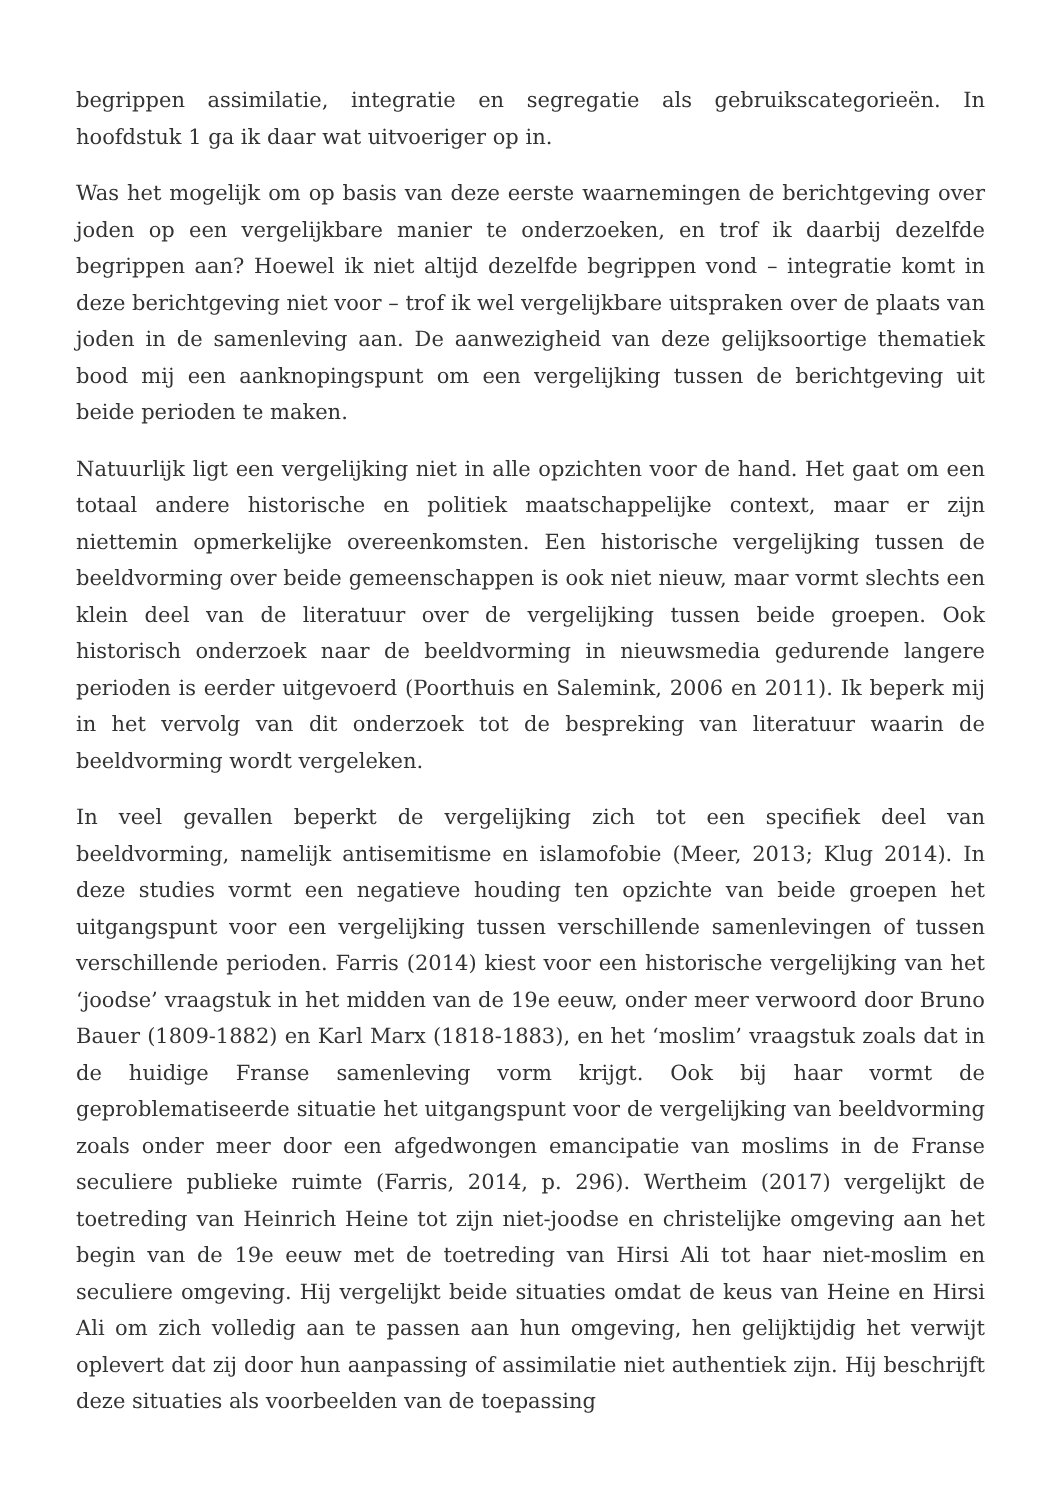begrippen assimilatie, integratie en segregatie als gebruikscategorieën. In hoofdstuk 1 ga ik daar wat uitvoeriger op in.
Was het mogelijk om op basis van deze eerste waarnemingen de berichtgeving over joden op een vergelijkbare manier te onderzoeken, en trof ik daarbij dezelfde begrippen aan? Hoewel ik niet altijd dezelfde begrippen vond – integratie komt in deze berichtgeving niet voor – trof ik wel vergelijkbare uitspraken over de plaats van joden in de samenleving aan. De aanwezigheid van deze gelijksoortige thematiek bood mij een aanknopingspunt om een vergelijking tussen de berichtgeving uit beide perioden te maken.
Natuurlijk ligt een vergelijking niet in alle opzichten voor de hand. Het gaat om een totaal andere historische en politiek maatschappelijke context, maar er zijn niettemin opmerkelijke overeenkomsten. Een historische vergelijking tussen de beeldvorming over beide gemeenschappen is ook niet nieuw, maar vormt slechts een klein deel van de literatuur over de vergelijking tussen beide groepen. Ook historisch onderzoek naar de beeldvorming in nieuwsmedia gedurende langere perioden is eerder uitgevoerd (Poorthuis en Salemink, 2006 en 2011). Ik beperk mij in het vervolg van dit onderzoek tot de bespreking van literatuur waarin de beeldvorming wordt vergeleken.
In veel gevallen beperkt de vergelijking zich tot een specifiek deel van beeldvorming, namelijk antisemitisme en islamofobie (Meer, 2013; Klug 2014). In deze studies vormt een negatieve houding ten opzichte van beide groepen het uitgangspunt voor een vergelijking tussen verschillende samenlevingen of tussen verschillende perioden. Farris (2014) kiest voor een historische vergelijking van het ‘joodse’ vraagstuk in het midden van de 19e eeuw, onder meer verwoord door Bruno Bauer (1809-1882) en Karl Marx (1818-1883), en het ‘moslim’ vraagstuk zoals dat in de huidige Franse samenleving vorm krijgt. Ook bij haar vormt de geproblematiseerde situatie het uitgangspunt voor de vergelijking van beeldvorming zoals onder meer door een afgedwongen emancipatie van moslims in de Franse seculiere publieke ruimte (Farris, 2014, p. 296). Wertheim (2017) vergelijkt de toetreding van Heinrich Heine tot zijn niet-joodse en christelijke omgeving aan het begin van de 19e eeuw met de toetreding van Hirsi Ali tot haar niet-moslim en seculiere omgeving. Hij vergelijkt beide situaties omdat de keus van Heine en Hirsi Ali om zich volledig aan te passen aan hun omgeving, hen gelijktijdig het verwijt oplevert dat zij door hun aanpassing of assimilatie niet authentiek zijn. Hij beschrijft deze situaties als voorbeelden van de toepassing